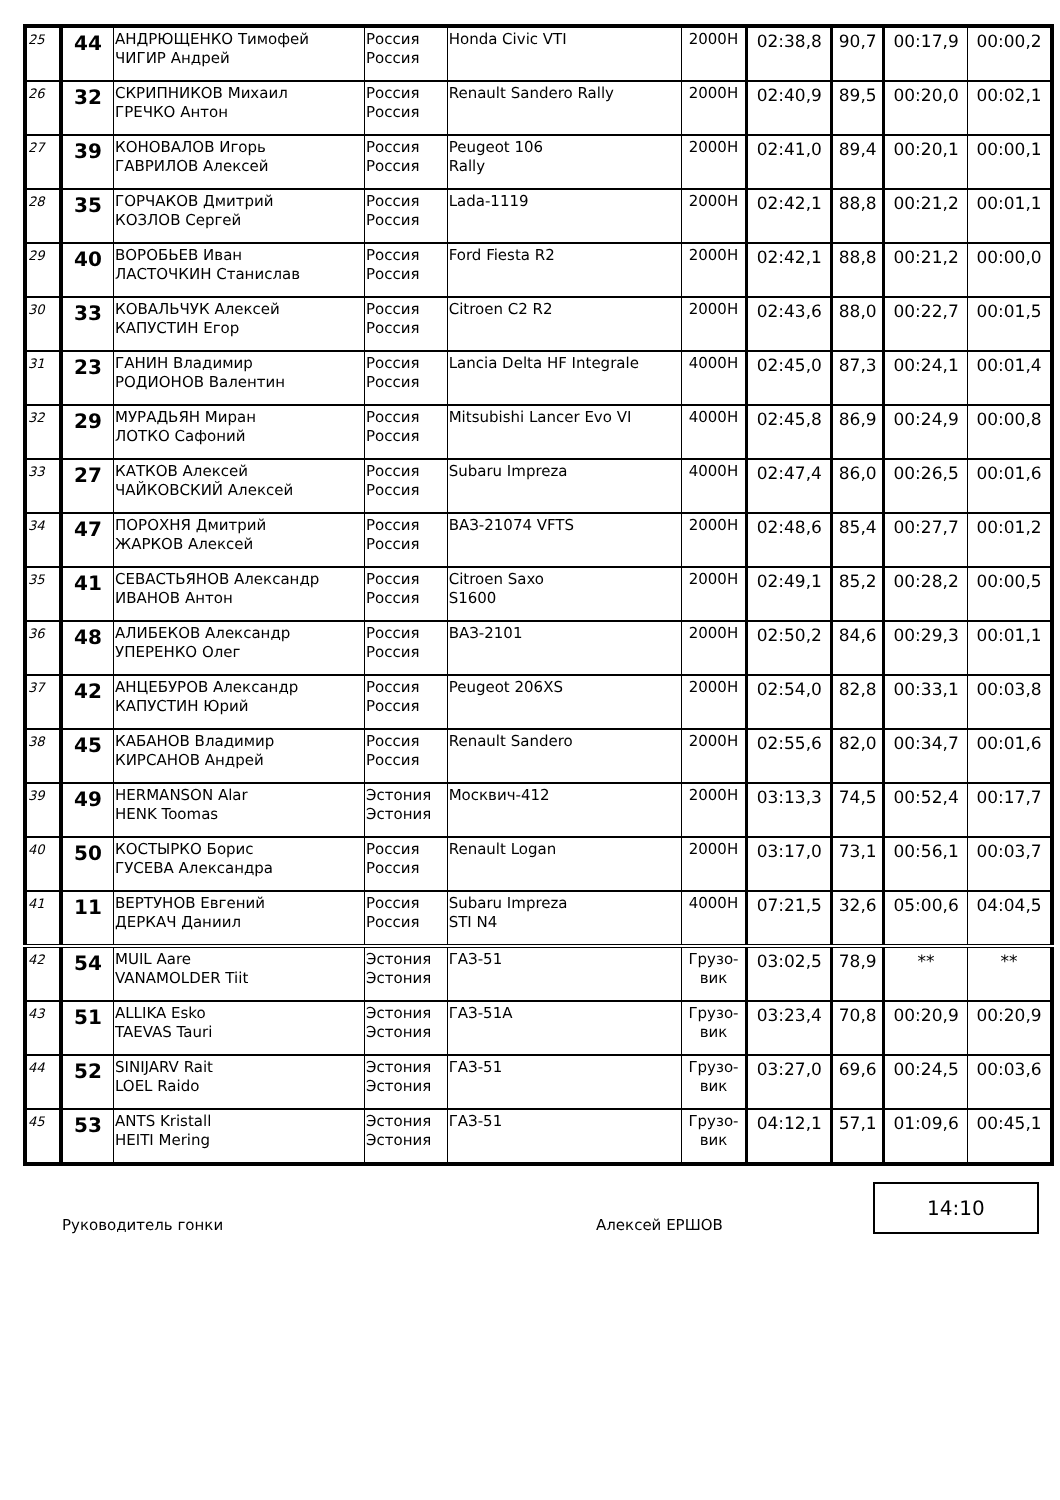| 25 | 44 | АНДРЮЩЕНКО Тимофей ЧИГИР Андрей | Россия Россия | Honda Civic VTI | 2000Н | 02:38,8 | 90,7 | 00:17,9 | 00:00,2 |
| 26 | 32 | СКРИПНИКОВ Михаил ГРЕЧКО Антон | Россия Россия | Renault Sandero Rally | 2000Н | 02:40,9 | 89,5 | 00:20,0 | 00:02,1 |
| 27 | 39 | КОНОВАЛОВ Игорь ГАВРИЛОВ Алексей | Россия Россия | Peugeot 106 Rally | 2000Н | 02:41,0 | 89,4 | 00:20,1 | 00:00,1 |
| 28 | 35 | ГОРЧАКОВ Дмитрий КОЗЛОВ Сергей | Россия Россия | Lada-1119 | 2000Н | 02:42,1 | 88,8 | 00:21,2 | 00:01,1 |
| 29 | 40 | ВОРОБЬЕВ Иван ЛАСТОЧКИН Станислав | Россия Россия | Ford Fiesta R2 | 2000Н | 02:42,1 | 88,8 | 00:21,2 | 00:00,0 |
| 30 | 33 | КОВАЛЬЧУК Алексей КАПУСТИН Егор | Россия Россия | Citroen C2 R2 | 2000Н | 02:43,6 | 88,0 | 00:22,7 | 00:01,5 |
| 31 | 23 | ГАНИН Владимир РОДИОНОВ Валентин | Россия Россия | Lancia Delta HF Integrale | 4000Н | 02:45,0 | 87,3 | 00:24,1 | 00:01,4 |
| 32 | 29 | МУРАДЬЯН Миран ЛОТКО Сафоний | Россия Россия | Mitsubishi Lancer Evo VI | 4000Н | 02:45,8 | 86,9 | 00:24,9 | 00:00,8 |
| 33 | 27 | КАТКОВ Алексей ЧАЙКОВСКИЙ Алексей | Россия Россия | Subaru Impreza | 4000Н | 02:47,4 | 86,0 | 00:26,5 | 00:01,6 |
| 34 | 47 | ПОРОХНЯ Дмитрий ЖАРКОВ Алексей | Россия Россия | ВАЗ-21074 VFTS | 2000Н | 02:48,6 | 85,4 | 00:27,7 | 00:01,2 |
| 35 | 41 | СЕВАСТЬЯНОВ Александр ИВАНОВ Антон | Россия Россия | Citroen Saxo S1600 | 2000Н | 02:49,1 | 85,2 | 00:28,2 | 00:00,5 |
| 36 | 48 | АЛИБЕКОВ Александр УПЕРЕНКО Олег | Россия Россия | ВАЗ-2101 | 2000Н | 02:50,2 | 84,6 | 00:29,3 | 00:01,1 |
| 37 | 42 | АНЦЕБУРОВ Александр КАПУСТИН Юрий | Россия Россия | Peugeot 206XS | 2000Н | 02:54,0 | 82,8 | 00:33,1 | 00:03,8 |
| 38 | 45 | КАБАНОВ Владимир КИРСАНОВ Андрей | Россия Россия | Renault Sandero | 2000Н | 02:55,6 | 82,0 | 00:34,7 | 00:01,6 |
| 39 | 49 | HERMANSON Alar HENK Toomas | Эстония Эстония | Москвич-412 | 2000Н | 03:13,3 | 74,5 | 00:52,4 | 00:17,7 |
| 40 | 50 | КОСТЫРКО Борис ГУСЕВА Александра | Россия Россия | Renault Logan | 2000Н | 03:17,0 | 73,1 | 00:56,1 | 00:03,7 |
| 41 | 11 | ВЕРТУНОВ Евгений ДЕРКАЧ Даниил | Россия Россия | Subaru Impreza STI N4 | 4000Н | 07:21,5 | 32,6 | 05:00,6 | 04:04,5 |
| 42 | 54 | MUIL Aare VANAMOLDER Tiit | Эстония Эстония | ГАЗ-51 | Грузо- вик | 03:02,5 | 78,9 | ** | ** |
| 43 | 51 | ALLIKA Esko TAEVAS Tauri | Эстония Эстония | ГАЗ-51А | Грузо- вик | 03:23,4 | 70,8 | 00:20,9 | 00:20,9 |
| 44 | 52 | SINIJARV Rait LOEL Raido | Эстония Эстония | ГАЗ-51 | Грузо- вик | 03:27,0 | 69,6 | 00:24,5 | 00:03,6 |
| 45 | 53 | ANTS Kristall HEITI Mering | Эстония Эстония | ГАЗ-51 | Грузо- вик | 04:12,1 | 57,1 | 01:09,6 | 00:45,1 |
Руководитель гонки
Алексей ЕРШОВ
14:10